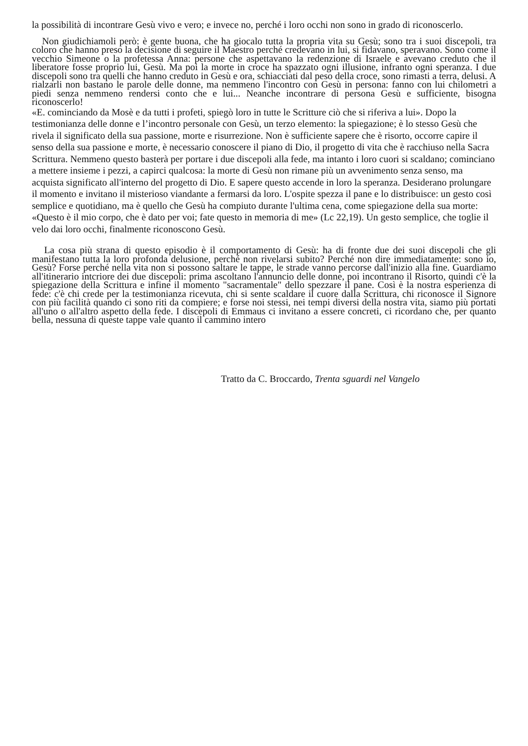la possibilità di incontrare Gesù vivo e vero; e invece no, perché i loro occhi non sono in grado di riconoscerlo.
Non giudichiamoli però: è gente buona, che ha giocalo tutta la propria vita su Gesù; sono tra i suoi discepoli, tra coloro che hanno preso la decisione di seguire il Maestro perché credevano in lui, si fidavano, speravano. Sono come il vecchio Simeone o la profetessa Anna: persone che aspettavano la redenzione di Israele e avevano creduto che il liberatore fosse proprio lui, Gesù. Ma poi la morte in croce ha spazzato ogni illusione, infranto ogni speranza. I due discepoli sono tra quelli che hanno creduto in Gesù e ora, schiacciati dal peso della croce, sono rimasti a terra, delusi. A rialzarli non bastano le parole delle donne, ma nemmeno l'incontro con Gesù in persona: fanno con lui chilometri a piedi senza nemmeno rendersi conto che e lui... Neanche incontrare di persona Gesù e sufficiente, bisogna riconoscerlo!
«E. cominciando da Mosè e da tutti i profeti, spiegò loro in tutte le Scritture ciò che si riferiva a lui». Dopo la testimonianza delle donne e l’incontro personale con Gesù, un terzo elemento: la spiegazione; è lo stesso Gesù che rivela il significato della sua passione, morte e risurrezione. Non è sufficiente sapere che è risorto, occorre capire il senso della sua passione e morte, è necessario conoscere il piano di Dio, il progetto di vita che è racchiuso nella Sacra Scrittura. Nemmeno questo basterà per portare i due discepoli alla fede, ma intanto i loro cuori si scaldano; cominciano a mettere insieme i pezzi, a capirci qualcosa: la morte di Gesù non rimane più un avvenimento senza senso, ma acquista significato all'interno del progetto di Dio. E sapere questo accende in loro la speranza. Desiderano prolungare il momento e invitano il misterioso viandante a fermarsi da loro. L'ospite spezza il pane e lo distribuisce: un gesto così semplice e quotidiano, ma è quello che Gesù ha compiuto durante l'ultima cena, come spiegazione della sua morte: «Questo è il mio corpo, che è dato per voi; fate questo in memoria di me» (Lc 22,19). Un gesto semplice, che toglie il velo dai loro occhi, finalmente riconoscono Gesù.
La cosa più strana di questo episodio è il comportamento di Gesù: ha di fronte due dei suoi discepoli che gli manifestano tutta la loro profonda delusione, perché non rivelarsi subito? Perché non dire immediatamente: sono io, Gesù? Forse perché nella vita non si possono saltare le tappe, le strade vanno percorse dall'inizio alla fine. Guardiamo all'itinerario intcriore dei due discepoli: prima ascoltano l'annuncio delle donne, poi incontrano il Risorto, quindi c'è la spiegazione della Scrittura e infine il momento "sacramentale" dello spezzare il pane. Così è la nostra esperienza di fede: c'è chi crede per la testimonianza ricevuta, chi si sente scaldare il cuore dalla Scrittura, chi riconosce il Signore con più facilità quando ci sono riti da compiere; e forse noi stessi, nei tempi diversi della nostra vita, siamo più portati all'uno o all'altro aspetto della fede. I discepoli di Emmaus ci invitano a essere concreti, ci ricordano che, per quanto bella, nessuna di queste tappe vale quanto il cammino intero
Tratto da C. Broccardo, Trenta sguardi nel Vangelo